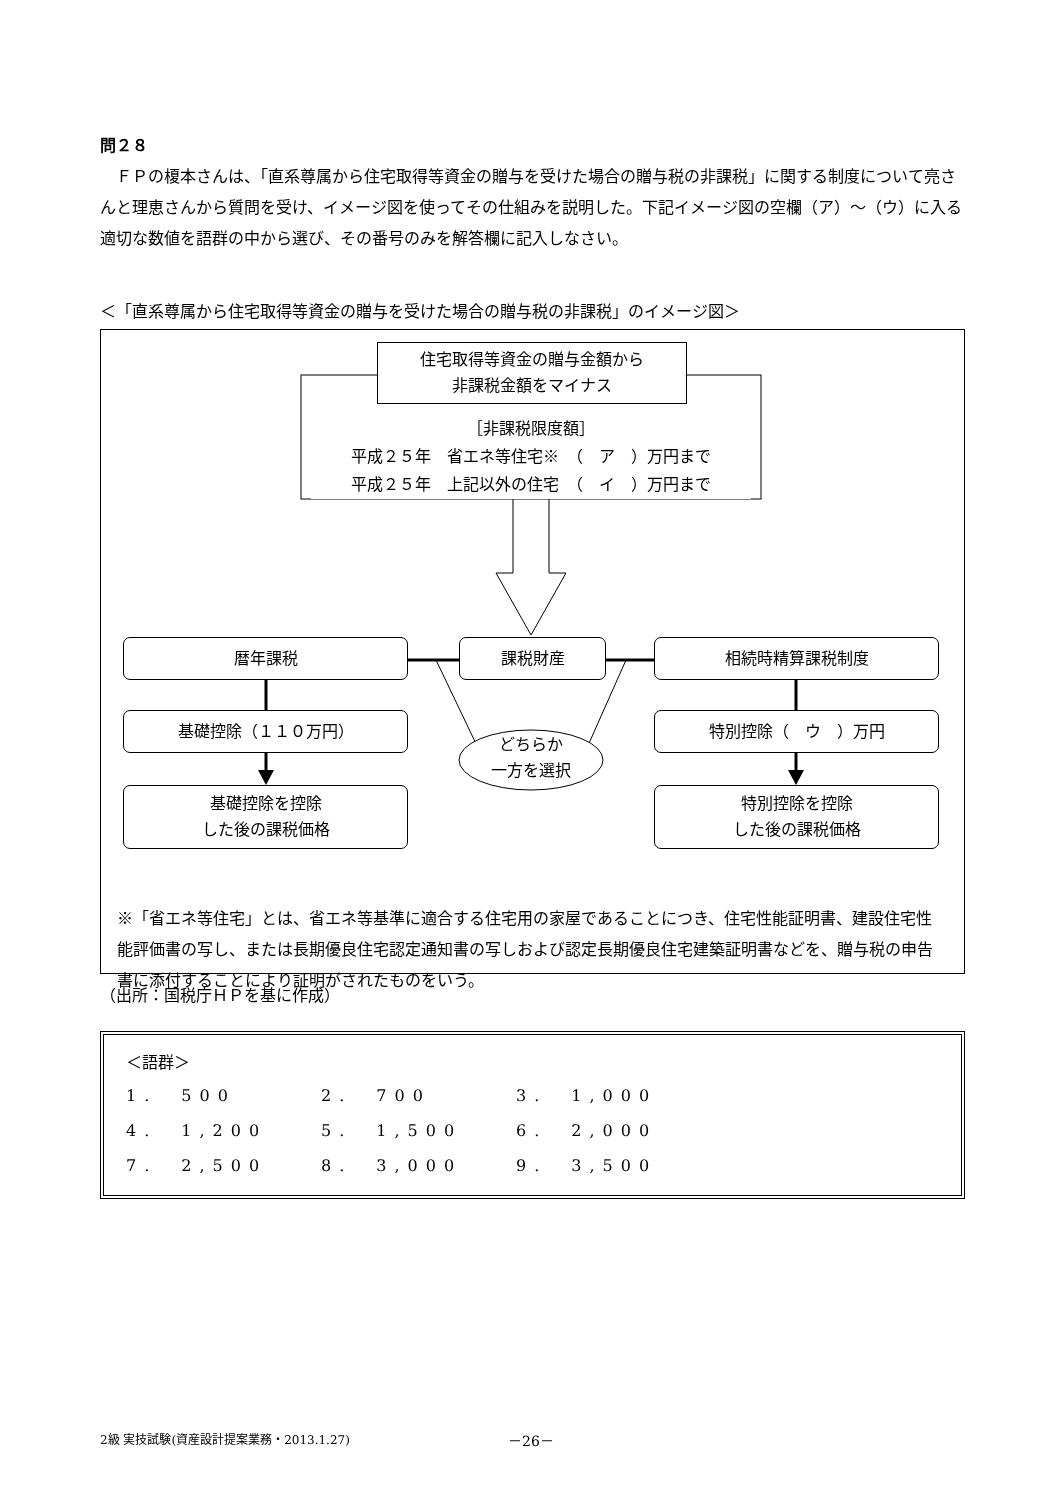問２８
　ＦＰの榎本さんは、「直系尊属から住宅取得等資金の贈与を受けた場合の贈与税の非課税」に関する制度について亮さんと理恵さんから質問を受け、イメージ図を使ってその仕組みを説明した。下記イメージ図の空欄（ア）～（ウ）に入る適切な数値を語群の中から選び、その番号のみを解答欄に記入しなさい。
＜「直系尊属から住宅取得等資金の贈与を受けた場合の贈与税の非課税」のイメージ図＞
住宅取得等資金の贈与金額から
非課税金額をマイナス
［非課税限度額］
平成２５年　省エネ等住宅※　（　ア　）万円まで
平成２５年　上記以外の住宅　（　イ　）万円まで
暦年課税 課税財産 相続時精算課税制度
基礎控除（１１０万円） 特別控除（　ウ　）万円
どちらか
一方を選択
基礎控除を控除
した後の課税価格
特別控除を控除
した後の課税価格
※「省エネ等住宅」とは、省エネ等基準に適合する住宅用の家屋であることにつき、住宅性能証明書、建設住宅性能評価書の写し、または長期優良住宅認定通知書の写しおよび認定長期優良住宅建築証明書などを、贈与税の申告書に添付することにより証明がされたものをいう。
（出所：国税庁ＨＰを基に作成）
＜語群＞
| 1. 500 | 2. 700 | 3. 1,000 |
| 4. 1,200 | 5. 1,500 | 6. 2,000 |
| 7. 2,500 | 8. 3,000 | 9. 3,500 |
2級 実技試験(資産設計提案業務・2013.1.27)
－26－